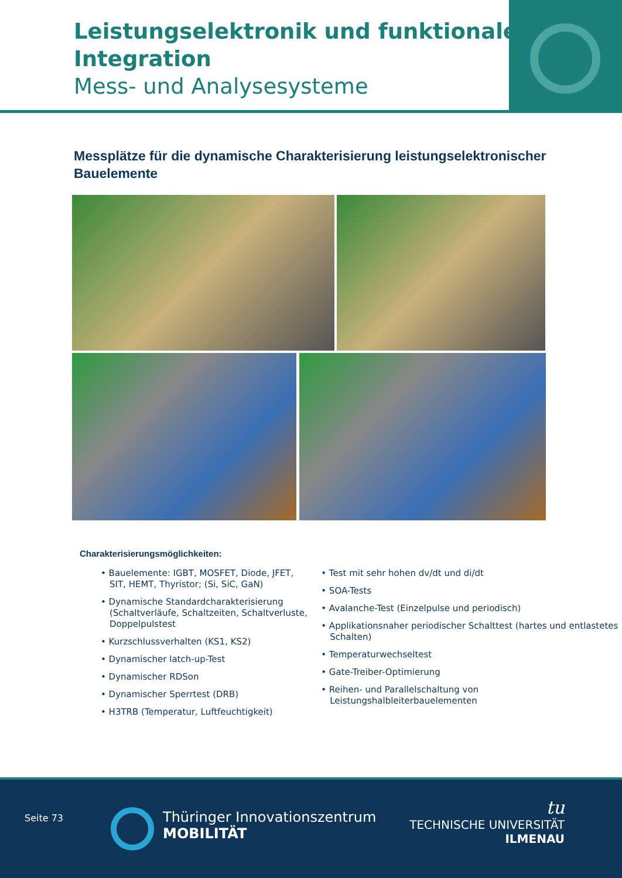Leistungselektronik und funktionale Integration
Mess- und Analysesysteme
Messplätze für die dynamische Charakterisierung leistungselektronischer Bauelemente
Charakterisierungsmöglichkeiten:
• Bauelemente: IGBT, MOSFET, Diode, JFET, SIT, HEMT, Thyristor; (Si, SiC, GaN)
• Dynamische Standardcharakterisierung (Schaltverläufe, Schaltzeiten, Schaltverluste, Doppelpulstest
• Kurzschlussverhalten (KS1, KS2)
• Dynamischer latch-up-Test
• Dynamischer RDSon
• Dynamischer Sperrtest (DRB)
• H3TRB (Temperatur, Luftfeuchtigkeit)
• Test mit sehr hohen dv/dt und di/dt
• SOA-Tests
• Avalanche-Test (Einzelpulse und periodisch)
• Applikationsnaher periodischer Schalttest (hartes und entlastetes Schalten)
• Temperaturwechseltest
• Gate-Treiber-Optimierung
• Reihen- und Parallelschaltung von Leistungshalbleiterbauelementen
Seite 73
Thüringer Innovationszentrum
MOBILITÄT
tu
TECHNISCHE UNIVERSITÄT
ILMENAU